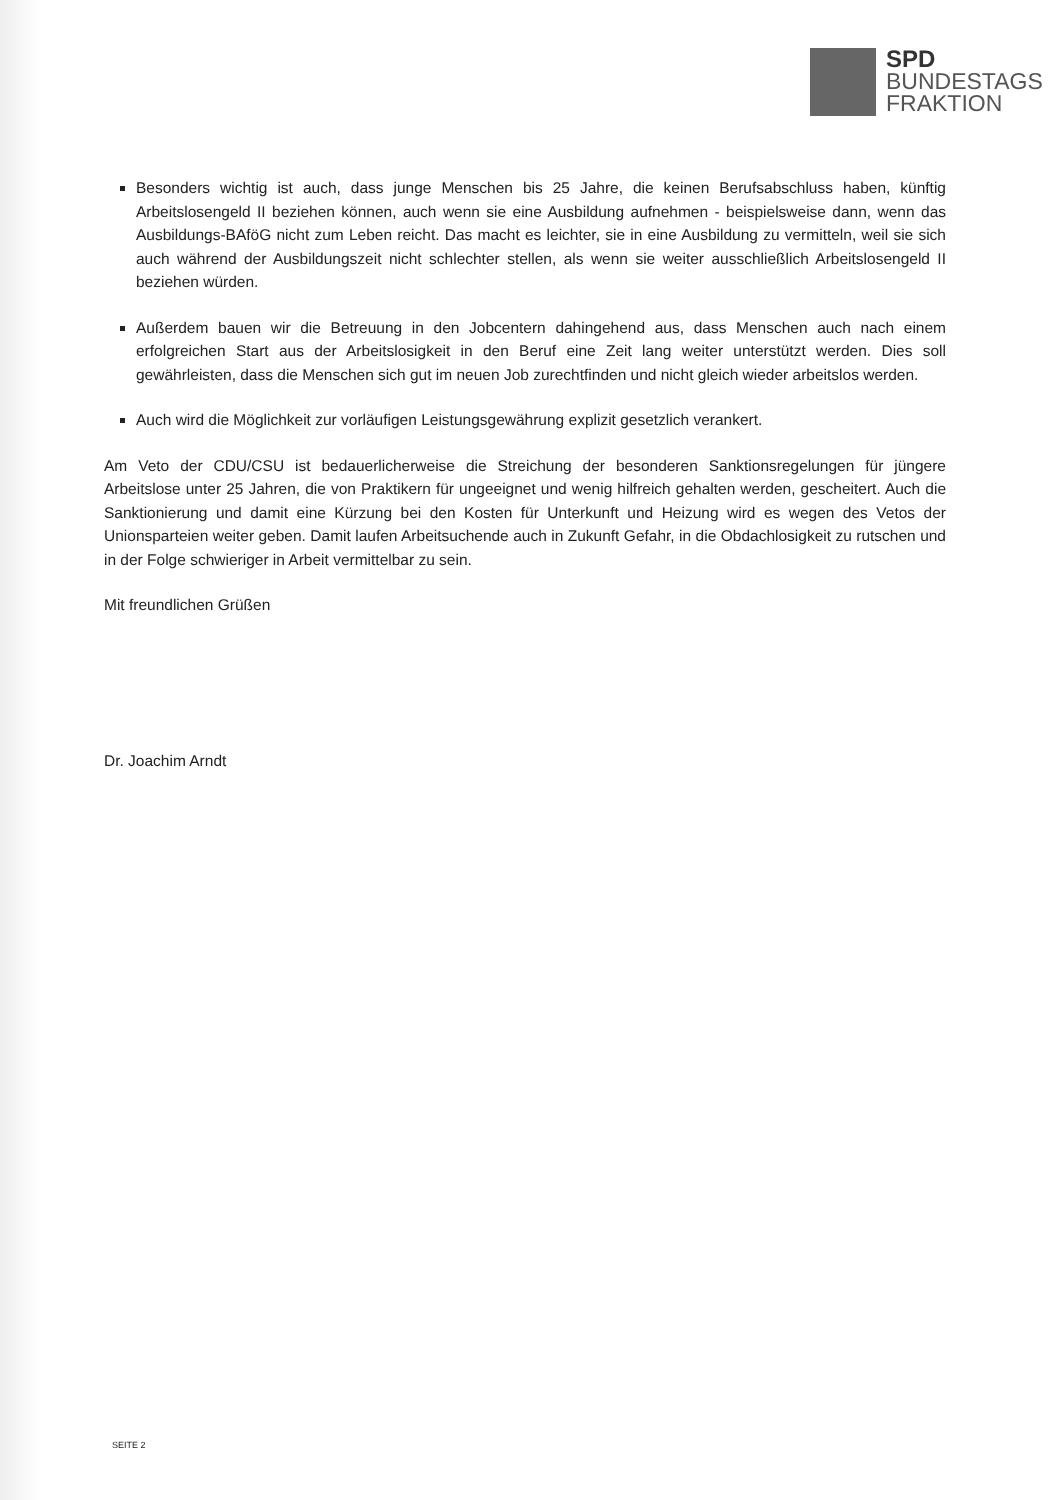SPD
BUNDESTAGS
FRAKTION
Besonders wichtig ist auch, dass junge Menschen bis 25 Jahre, die keinen Berufsabschluss haben, künftig Arbeitslosengeld II beziehen können, auch wenn sie eine Ausbildung aufnehmen - beispielsweise dann, wenn das Ausbildungs-BAföG nicht zum Leben reicht. Das macht es leichter, sie in eine Ausbildung zu vermitteln, weil sie sich auch während der Ausbildungszeit nicht schlechter stellen, als wenn sie weiter ausschließlich Arbeitslosengeld II beziehen würden.
Außerdem bauen wir die Betreuung in den Jobcentern dahingehend aus, dass Menschen auch nach einem erfolgreichen Start aus der Arbeitslosigkeit in den Beruf eine Zeit lang weiter unterstützt werden. Dies soll gewährleisten, dass die Menschen sich gut im neuen Job zurechtfinden und nicht gleich wieder arbeitslos werden.
Auch wird die Möglichkeit zur vorläufigen Leistungsgewährung explizit gesetzlich verankert.
Am Veto der CDU/CSU ist bedauerlicherweise die Streichung der besonderen Sanktionsregelungen für jüngere Arbeitslose unter 25 Jahren, die von Praktikern für ungeeignet und wenig hilfreich gehalten werden, gescheitert. Auch die Sanktionierung und damit eine Kürzung bei den Kosten für Unterkunft und Heizung wird es wegen des Vetos der Unionsparteien weiter geben. Damit laufen Arbeitsuchende auch in Zukunft Gefahr, in die Obdachlosigkeit zu rutschen und in der Folge schwieriger in Arbeit vermittelbar zu sein.
Mit freundlichen Grüßen
Dr. Joachim Arndt
SEITE 2